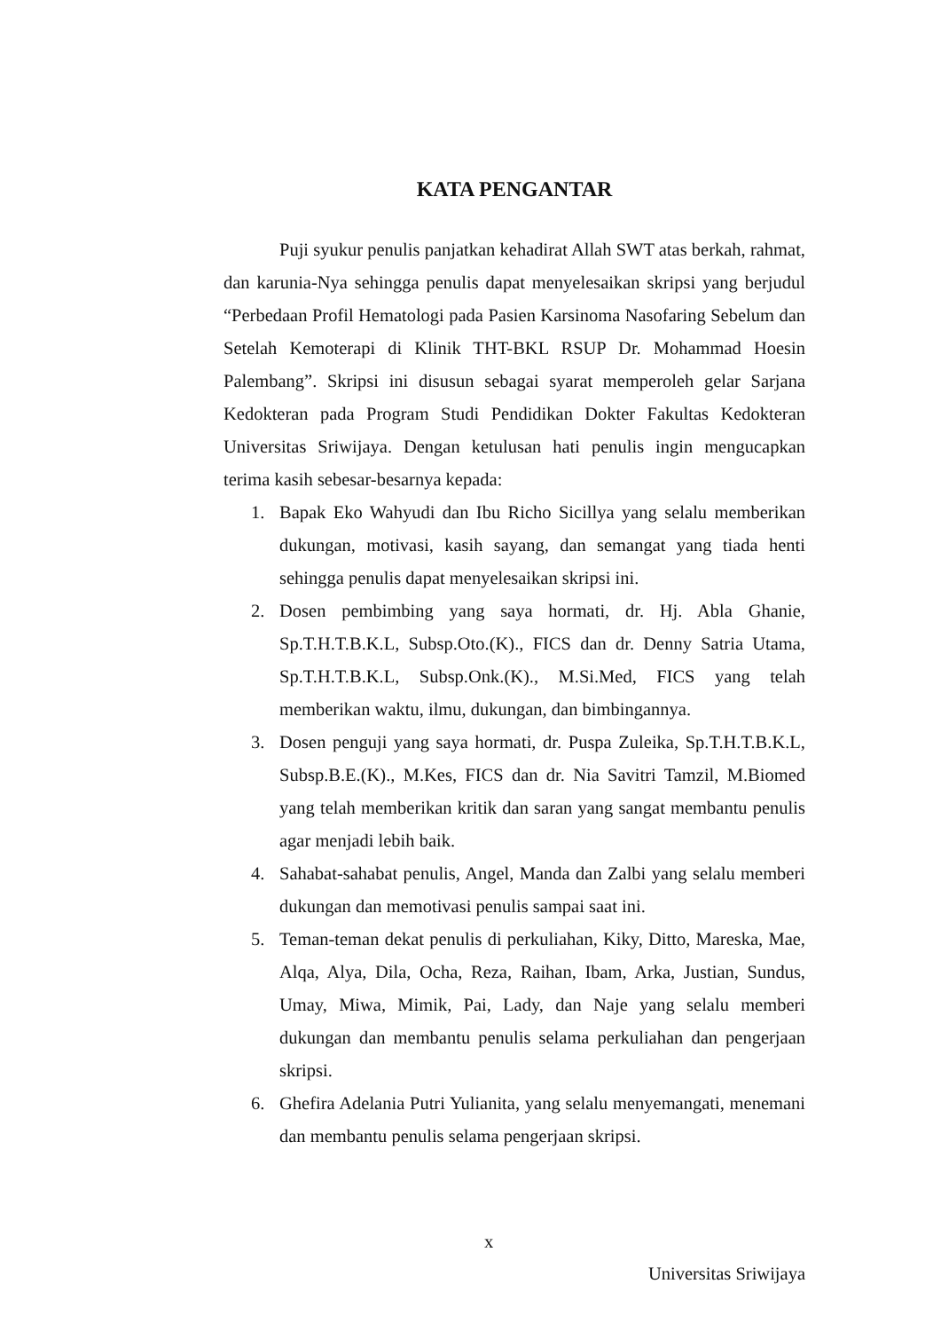KATA PENGANTAR
Puji syukur penulis panjatkan kehadirat Allah SWT atas berkah, rahmat, dan karunia-Nya sehingga penulis dapat menyelesaikan skripsi yang berjudul “Perbedaan Profil Hematologi pada Pasien Karsinoma Nasofaring Sebelum dan Setelah Kemoterapi di Klinik THT-BKL RSUP Dr. Mohammad Hoesin Palembang”. Skripsi ini disusun sebagai syarat memperoleh gelar Sarjana Kedokteran pada Program Studi Pendidikan Dokter Fakultas Kedokteran Universitas Sriwijaya. Dengan ketulusan hati penulis ingin mengucapkan terima kasih sebesar-besarnya kepada:
1. Bapak Eko Wahyudi dan Ibu Richo Sicillya yang selalu memberikan dukungan, motivasi, kasih sayang, dan semangat yang tiada henti sehingga penulis dapat menyelesaikan skripsi ini.
2. Dosen pembimbing yang saya hormati, dr. Hj. Abla Ghanie, Sp.T.H.T.B.K.L, Subsp.Oto.(K)., FICS dan dr. Denny Satria Utama, Sp.T.H.T.B.K.L, Subsp.Onk.(K)., M.Si.Med, FICS yang telah memberikan waktu, ilmu, dukungan, dan bimbingannya.
3. Dosen penguji yang saya hormati, dr. Puspa Zuleika, Sp.T.H.T.B.K.L, Subsp.B.E.(K)., M.Kes, FICS dan dr. Nia Savitri Tamzil, M.Biomed yang telah memberikan kritik dan saran yang sangat membantu penulis agar menjadi lebih baik.
4. Sahabat-sahabat penulis, Angel, Manda dan Zalbi yang selalu memberi dukungan dan memotivasi penulis sampai saat ini.
5. Teman-teman dekat penulis di perkuliahan, Kiky, Ditto, Mareska, Mae, Alqa, Alya, Dila, Ocha, Reza, Raihan, Ibam, Arka, Justian, Sundus, Umay, Miwa, Mimik, Pai, Lady, dan Naje yang selalu memberi dukungan dan membantu penulis selama perkuliahan dan pengerjaan skripsi.
6. Ghefira Adelania Putri Yulianita, yang selalu menyemangati, menemani dan membantu penulis selama pengerjaan skripsi.
x
Universitas Sriwijaya